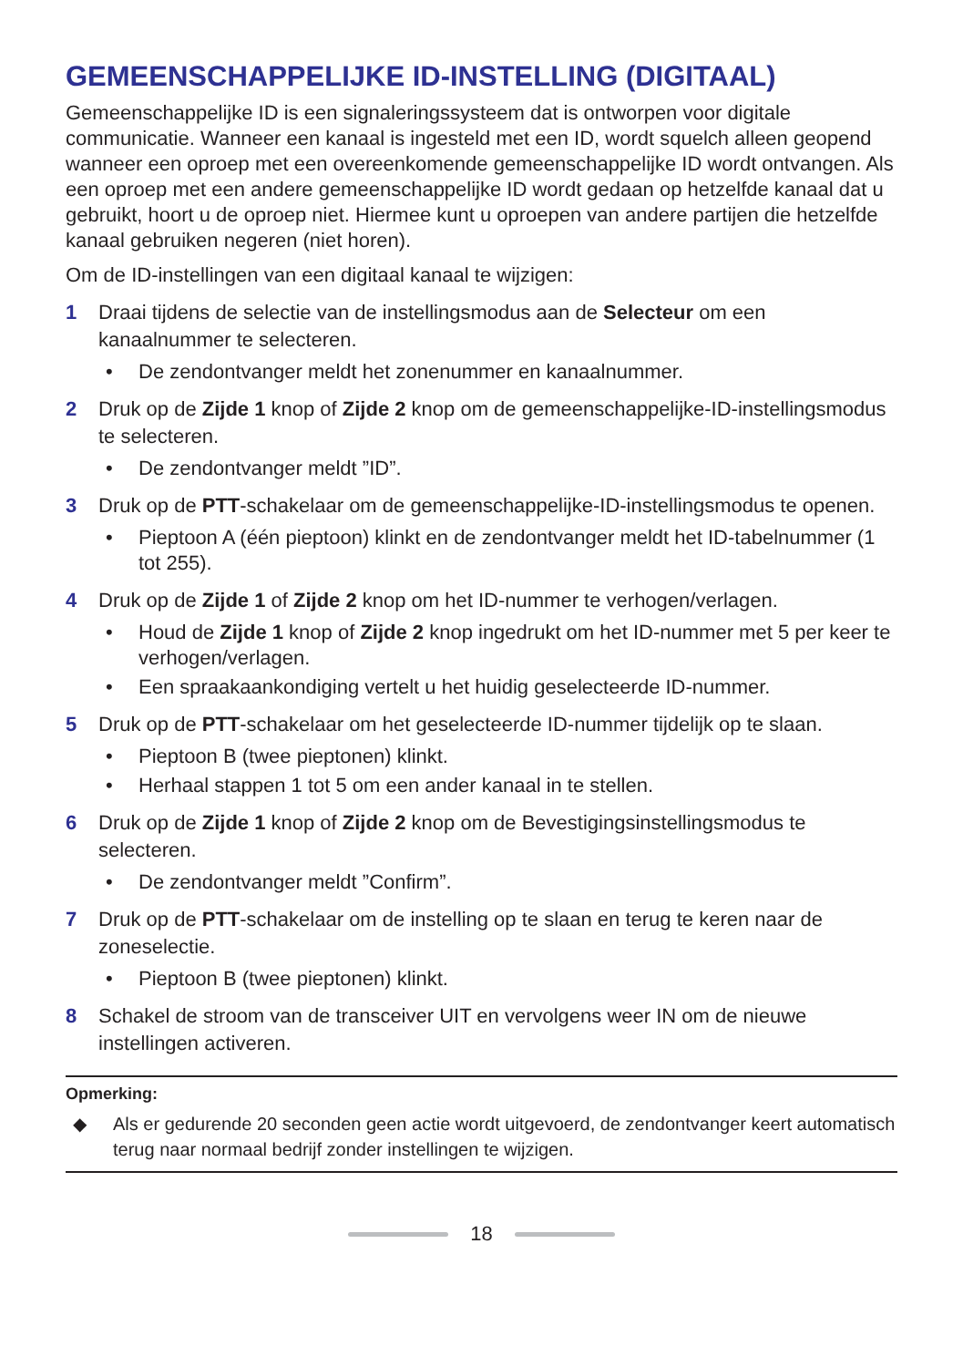GEMEENSCHAPPELIJKE ID-INSTELLING (DIGITAAL)
Gemeenschappelijke ID is een signaleringssysteem dat is ontworpen voor digitale communicatie. Wanneer een kanaal is ingesteld met een ID, wordt squelch alleen geopend wanneer een oproep met een overeenkomende gemeenschappelijke ID wordt ontvangen. Als een oproep met een andere gemeenschappelijke ID wordt gedaan op hetzelfde kanaal dat u gebruikt, hoort u de oproep niet. Hiermee kunt u oproepen van andere partijen die hetzelfde kanaal gebruiken negeren (niet horen).
Om de ID-instellingen van een digitaal kanaal te wijzigen:
1 Draai tijdens de selectie van de instellingsmodus aan de Selecteur om een kanaalnummer te selecteren.
• De zendontvanger meldt het zonenummer en kanaalnummer.
2 Druk op de Zijde 1 knop of Zijde 2 knop om de gemeenschappelijke-ID-instellingsmodus te selecteren.
• De zendontvanger meldt ”ID”.
3 Druk op de PTT-schakelaar om de gemeenschappelijke-ID-instellingsmodus te openen.
• Pieptoon A (één pieptoon) klinkt en de zendontvanger meldt het ID-tabelnummer (1 tot 255).
4 Druk op de Zijde 1 of Zijde 2 knop om het ID-nummer te verhogen/verlagen.
• Houd de Zijde 1 knop of Zijde 2 knop ingedrukt om het ID-nummer met 5 per keer te verhogen/verlagen.
• Een spraakaankondiging vertelt u het huidig geselecteerde ID-nummer.
5 Druk op de PTT-schakelaar om het geselecteerde ID-nummer tijdelijk op te slaan.
• Pieptoon B (twee pieptonen) klinkt.
• Herhaal stappen 1 tot 5 om een ander kanaal in te stellen.
6 Druk op de Zijde 1 knop of Zijde 2 knop om de Bevestigingsinstellingsmodus te selecteren.
• De zendontvanger meldt ”Confirm”.
7 Druk op de PTT-schakelaar om de instelling op te slaan en terug te keren naar de zoneselectie.
• Pieptoon B (twee pieptonen) klinkt.
8 Schakel de stroom van de transceiver UIT en vervolgens weer IN om de nieuwe instellingen activeren.
Opmerking:
◆ Als er gedurende 20 seconden geen actie wordt uitgevoerd, de zendontvanger keert automatisch terug naar normaal bedrijf zonder instellingen te wijzigen.
18